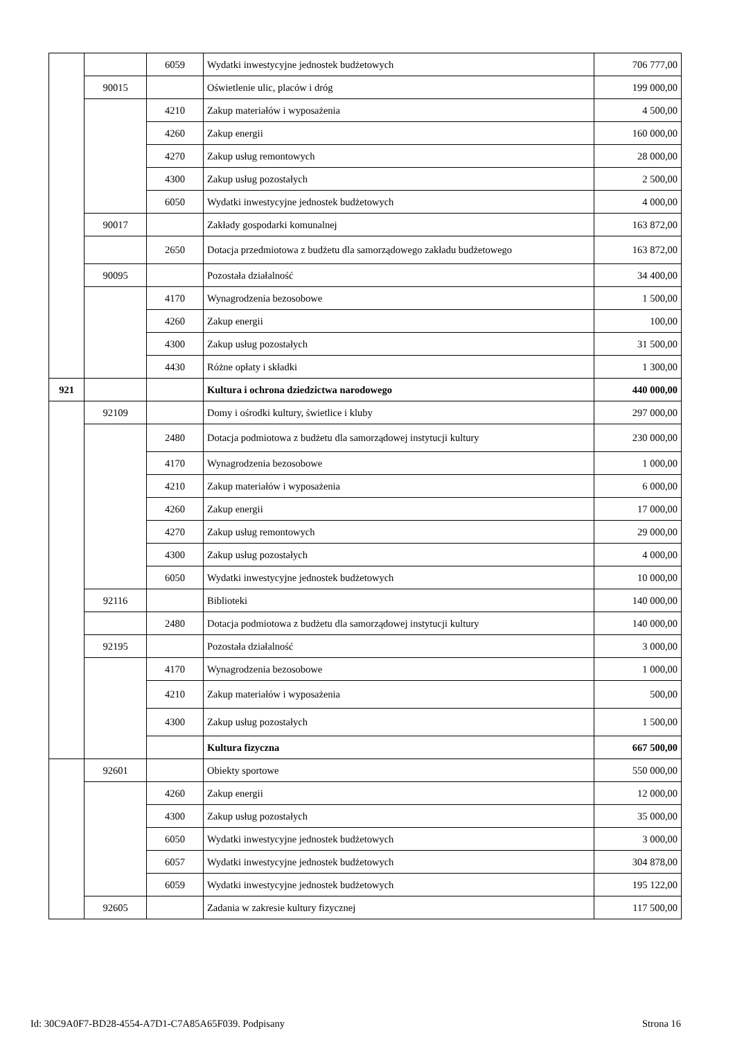| | | 6059 | Wydatki inwestycyjne jednostek budżetowych | 706 777,00 |
| | 90015 | | Oświetlenie ulic, placów i dróg | 199 000,00 |
| | | 4210 | Zakup materiałów i wyposażenia | 4 500,00 |
| | | 4260 | Zakup energii | 160 000,00 |
| | | 4270 | Zakup usług remontowych | 28 000,00 |
| | | 4300 | Zakup usług pozostałych | 2 500,00 |
| | | 6050 | Wydatki inwestycyjne jednostek budżetowych | 4 000,00 |
| | 90017 | | Zakłady gospodarki komunalnej | 163 872,00 |
| | | 2650 | Dotacja przedmiotowa z budżetu dla samorządowego zakładu budżetowego | 163 872,00 |
| | 90095 | | Pozostała działalność | 34 400,00 |
| | | 4170 | Wynagrodzenia bezosobowe | 1 500,00 |
| | | 4260 | Zakup energii | 100,00 |
| | | 4300 | Zakup usług pozostałych | 31 500,00 |
| | | 4430 | Różne opłaty i składki | 1 300,00 |
| 921 | | | Kultura i ochrona dziedzictwa narodowego | 440 000,00 |
| | 92109 | | Domy i ośrodki kultury, świetlice i kluby | 297 000,00 |
| | | 2480 | Dotacja podmiotowa z budżetu dla samorządowej instytucji kultury | 230 000,00 |
| | | 4170 | Wynagrodzenia bezosobowe | 1 000,00 |
| | | 4210 | Zakup materiałów i wyposażenia | 6 000,00 |
| | | 4260 | Zakup energii | 17 000,00 |
| | | 4270 | Zakup usług remontowych | 29 000,00 |
| | | 4300 | Zakup usług pozostałych | 4 000,00 |
| | | 6050 | Wydatki inwestycyjne jednostek budżetowych | 10 000,00 |
| | 92116 | | Biblioteki | 140 000,00 |
| | | 2480 | Dotacja podmiotowa z budżetu dla samorządowej instytucji kultury | 140 000,00 |
| | 92195 | | Pozostała działalność | 3 000,00 |
| | | 4170 | Wynagrodzenia bezosobowe | 1 000,00 |
| | | 4210 | Zakup materiałów i wyposażenia | 500,00 |
| | | 4300 | Zakup usług pozostałych | 1 500,00 |
| | | | Kultura fizyczna | 667 500,00 |
| | 92601 | | Obiekty sportowe | 550 000,00 |
| | | 4260 | Zakup energii | 12 000,00 |
| | | 4300 | Zakup usług pozostałych | 35 000,00 |
| | | 6050 | Wydatki inwestycyjne jednostek budżetowych | 3 000,00 |
| | | 6057 | Wydatki inwestycyjne jednostek budżetowych | 304 878,00 |
| | | 6059 | Wydatki inwestycyjne jednostek budżetowych | 195 122,00 |
| | 92605 | | Zadania w zakresie kultury fizycznej | 117 500,00 |
Id: 30C9A0F7-BD28-4554-A7D1-C7A85A65F039. Podpisany Strona 16